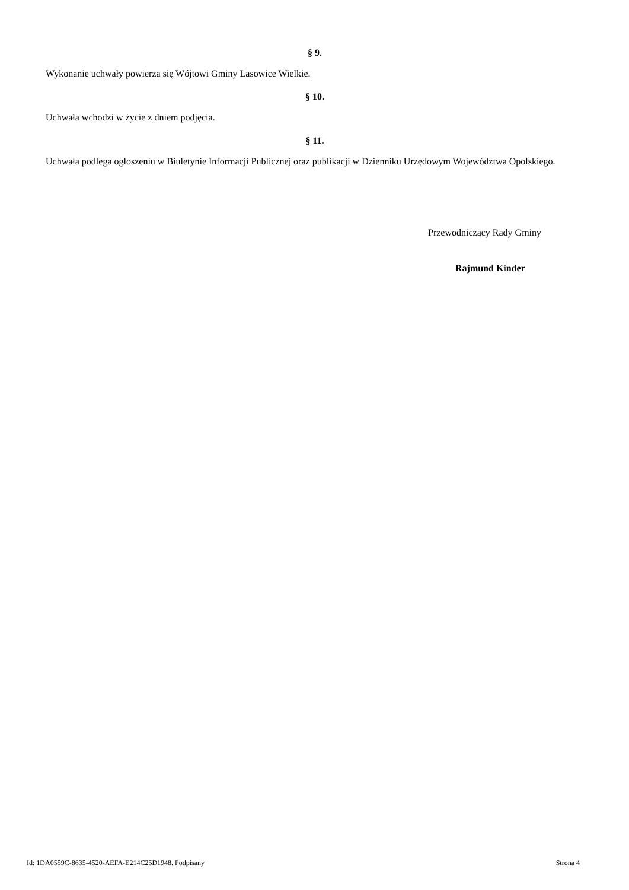§ 9.
Wykonanie uchwały powierza się Wójtowi Gminy Lasowice Wielkie.
§ 10.
Uchwała wchodzi w życie z dniem podjęcia.
§ 11.
Uchwała podlega ogłoszeniu w Biuletynie Informacji Publicznej oraz publikacji w Dzienniku Urzędowym Województwa Opolskiego.
Przewodniczący Rady Gminy
Rajmund Kinder
Id: 1DA0559C-8635-4520-AEFA-E214C25D1948. Podpisany Strona 4